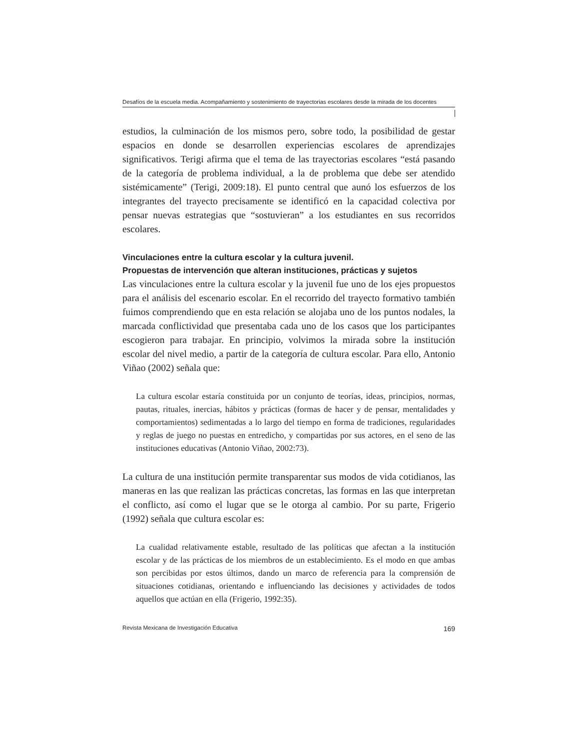Desafíos de la escuela media. Acompañamiento y sostenimiento de trayectorias escolares desde la mirada de los docentes
estudios, la culminación de los mismos pero, sobre todo, la posibilidad de gestar espacios en donde se desarrollen experiencias escolares de aprendizajes significativos. Terigi afirma que el tema de las trayectorias escolares “está pasando de la categoría de problema individual, a la de problema que debe ser atendido sistémicamente” (Terigi, 2009:18). El punto central que aunó los esfuerzos de los integrantes del trayecto precisamente se identificó en la capacidad colectiva por pensar nuevas estrategias que “sostuvieran” a los estudiantes en sus recorridos escolares.
Vinculaciones entre la cultura escolar y la cultura juvenil.
Propuestas de intervención que alteran instituciones, prácticas y sujetos
Las vinculaciones entre la cultura escolar y la juvenil fue uno de los ejes propuestos para el análisis del escenario escolar. En el recorrido del trayecto formativo también fuimos comprendiendo que en esta relación se alojaba uno de los puntos nodales, la marcada conflictividad que presentaba cada uno de los casos que los participantes escogieron para trabajar. En principio, volvimos la mirada sobre la institución escolar del nivel medio, a partir de la categoría de cultura escolar. Para ello, Antonio Viñao (2002) señala que:
La cultura escolar estaría constituida por un conjunto de teorías, ideas, principios, normas, pautas, rituales, inercias, hábitos y prácticas (formas de hacer y de pensar, mentalidades y comportamientos) sedimentadas a lo largo del tiempo en forma de tradiciones, regularidades y reglas de juego no puestas en entredicho, y compartidas por sus actores, en el seno de las instituciones educativas (Antonio Viñao, 2002:73).
La cultura de una institución permite transparentar sus modos de vida cotidianos, las maneras en las que realizan las prácticas concretas, las formas en las que interpretan el conflicto, así como el lugar que se le otorga al cambio. Por su parte, Frigerio (1992) señala que cultura escolar es:
La cualidad relativamente estable, resultado de las políticas que afectan a la institución escolar y de las prácticas de los miembros de un establecimiento. Es el modo en que ambas son percibidas por estos últimos, dando un marco de referencia para la comprensión de situaciones cotidianas, orientando e influenciando las decisiones y actividades de todos aquellos que actúan en ella (Frigerio, 1992:35).
Revista Mexicana de Investigación Educativa 169